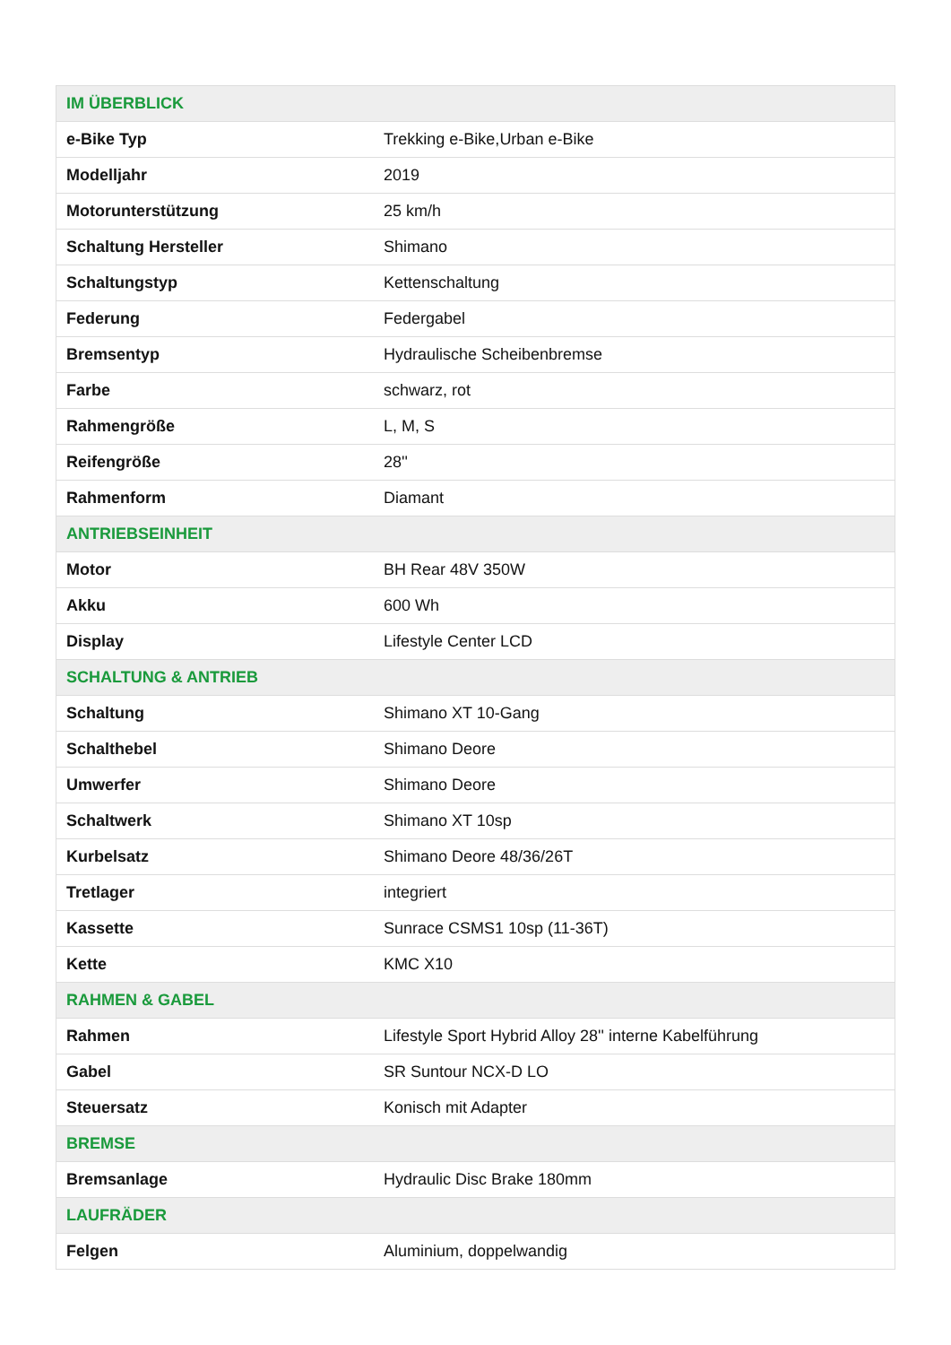| IM ÜBERBLICK | |
| --- | --- |
| e-Bike Typ | Trekking e-Bike,Urban e-Bike |
| Modelljahr | 2019 |
| Motorunterstützung | 25 km/h |
| Schaltung Hersteller | Shimano |
| Schaltungstyp | Kettenschaltung |
| Federung | Federgabel |
| Bremsentyp | Hydraulische Scheibenbremse |
| Farbe | schwarz, rot |
| Rahmengröße | L, M, S |
| Reifengröße | 28'' |
| Rahmenform | Diamant |
| ANTRIEBSEINHEIT | |
| Motor | BH Rear 48V 350W |
| Akku | 600 Wh |
| Display | Lifestyle Center LCD |
| SCHALTUNG & ANTRIEB | |
| Schaltung | Shimano XT 10-Gang |
| Schalthebel | Shimano Deore |
| Umwerfer | Shimano Deore |
| Schaltwerk | Shimano XT 10sp |
| Kurbelsatz | Shimano Deore 48/36/26T |
| Tretlager | integriert |
| Kassette | Sunrace CSMS1 10sp (11-36T) |
| Kette | KMC X10 |
| RAHMEN & GABEL | |
| Rahmen | Lifestyle Sport Hybrid Alloy 28'' interne Kabelführung |
| Gabel | SR Suntour NCX-D LO |
| Steuersatz | Konisch mit Adapter |
| BREMSE | |
| Bremsanlage | Hydraulic Disc Brake 180mm |
| LAUFRÄDER | |
| Felgen | Aluminium, doppelwandig |